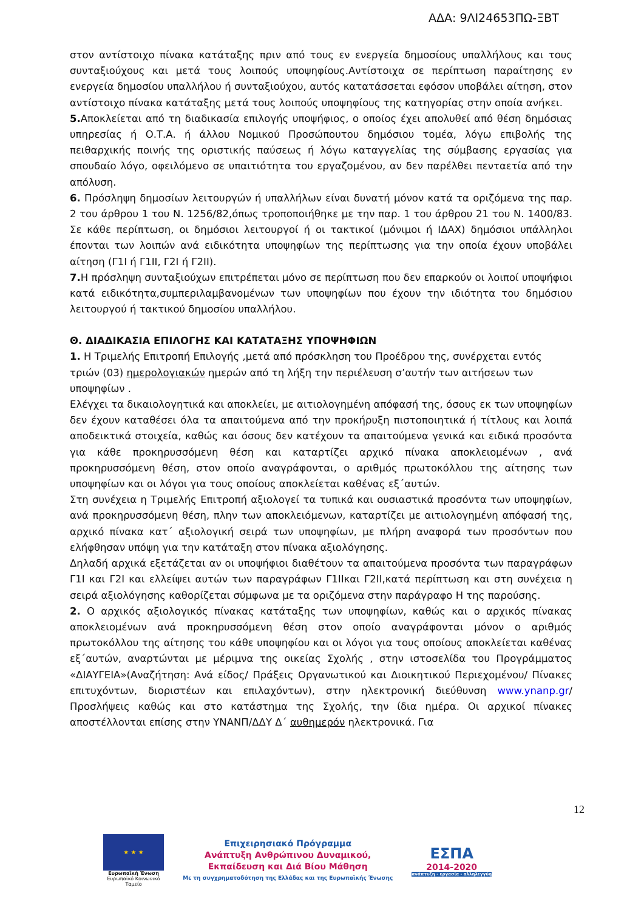ΑΔΑ: 9ΛΙ24653ΠΩ-ΞΒΤ
στον αντίστοιχο πίνακα κατάταξης πριν από τους εν ενεργεία δημοσίους υπαλλήλους και τους συνταξιούχους και μετά τους λοιπούς υποψηφίους.Αντίστοιχα σε περίπτωση παραίτησης εν ενεργεία δημοσίου υπαλλήλου ή συνταξιούχου, αυτός κατατάσσεται εφόσον υποβάλει αίτηση, στον αντίστοιχο πίνακα κατάταξης μετά τους λοιπούς υποψηφίους της κατηγορίας στην οποία ανήκει.
5. Αποκλείεται από τη διαδικασία επιλογής υποψήφιος, ο οποίος έχει απολυθεί από θέση δημόσιας υπηρεσίας ή Ο.Τ.Α. ή άλλου Νομικού Προσώπουτου δημόσιου τομέα, λόγω επιβολής της πειθαρχικής ποινής της οριστικής παύσεως ή λόγω καταγγελίας της σύμβασης εργασίας για σπουδαίο λόγο, οφειλόμενο σε υπαιτιότητα του εργαζομένου, αν δεν παρέλθει πενταετία από την απόλυση.
6. Πρόσληψη δημοσίων λειτουργών ή υπαλλήλων είναι δυνατή μόνον κατά τα οριζόμενα της παρ. 2 του άρθρου 1 του Ν. 1256/82,όπως τροποποιήθηκε με την παρ. 1 του άρθρου 21 του Ν. 1400/83. Σε κάθε περίπτωση, οι δημόσιοι λειτουργοί ή οι τακτικοί (μόνιμοι ή ΙΔΑΧ) δημόσιοι υπάλληλοι έπονται των λοιπών ανά ειδικότητα υποψηφίων της περίπτωσης για την οποία έχουν υποβάλει αίτηση (Γ1Ι ή Γ1ΙΙ, Γ2Ι ή Γ2ΙΙ).
7. Η πρόσληψη συνταξιούχων επιτρέπεται μόνο σε περίπτωση που δεν επαρκούν οι λοιποί υποψήφιοι κατά ειδικότητα,συμπεριλαμβανομένων των υποψηφίων που έχουν την ιδιότητα του δημόσιου λειτουργού ή τακτικού δημοσίου υπαλλήλου.
Θ. ΔΙΑΔΙΚΑΣΙΑ ΕΠΙΛΟΓΗΣ ΚΑΙ ΚΑΤΑΤΑΞΗΣ ΥΠΟΨΗΦΙΩΝ
1. Η Τριμελής Επιτροπή Επιλογής ,μετά από πρόσκληση του Προέδρου της, συνέρχεται εντός τριών (03) ημερολογιακών ημερών από τη λήξη την περιέλευση σ’αυτήν των αιτήσεων των υποψηφίων .
Ελέγχει τα δικαιολογητικά και αποκλείει, με αιτιολογημένη απόφασή της, όσους εκ των υποψηφίων δεν έχουν καταθέσει όλα τα απαιτούμενα από την προκήρυξη πιστοποιητικά ή τίτλους και λοιπά αποδεικτικά στοιχεία, καθώς και όσους δεν κατέχουν τα απαιτούμενα γενικά και ειδικά προσόντα για κάθε προκηρυσσόμενη θέση και καταρτίζει αρχικό πίνακα αποκλειομένων , ανά προκηρυσσόμενη θέση, στον οποίο αναγράφονται, ο αριθμός πρωτοκόλλου της αίτησης των υποψηφίων και οι λόγοι για τους οποίους αποκλείεται καθένας εξ΄αυτών.
Στη συνέχεια η Τριμελής Επιτροπή αξιολογεί τα τυπικά και ουσιαστικά προσόντα των υποψηφίων, ανά προκηρυσσόμενη θέση, πλην των αποκλειόμενων, καταρτίζει με αιτιολογημένη απόφασή της, αρχικό πίνακα κατ΄ αξιολογική σειρά των υποψηφίων, με πλήρη αναφορά των προσόντων που ελήφθησαν υπόψη για την κατάταξη στον πίνακα αξιολόγησης.
Δηλαδή αρχικά εξετάζεται αν οι υποψήφιοι διαθέτουν τα απαιτούμενα προσόντα των παραγράφων Γ1Ι και Γ2Ι και ελλείψει αυτών των παραγράφων Γ1ΙΙκαι Γ2ΙΙ,κατά περίπτωση και στη συνέχεια η σειρά αξιολόγησης καθορίζεται σύμφωνα με τα οριζόμενα στην παράγραφο Η της παρούσης.
2. Ο αρχικός αξιολογικός πίνακας κατάταξης των υποψηφίων, καθώς και ο αρχικός πίνακας αποκλειομένων ανά προκηρυσσόμενη θέση στον οποίο αναγράφονται μόνον ο αριθμός πρωτοκόλλου της αίτησης του κάθε υποψηφίου και οι λόγοι για τους οποίους αποκλείεται καθένας εξ΄αυτών, αναρτώνται με μέριμνα της οικείας Σχολής , στην ιστοσελίδα του Προγράμματος «ΔΙΑΥΓΕΙΑ»(Αναζήτηση: Ανά είδος/ Πράξεις Οργανωτικού και Διοικητικού Περιεχομένου/ Πίνακες επιτυχόντων, διοριστέων και επιλαχόντων), στην ηλεκτρονική διεύθυνση www.ynanp.gr/Προσλήψεις καθώς και στο κατάστημα της Σχολής, την ίδια ημέρα. Οι αρχικοί πίνακες αποστέλλονται επίσης στην ΥΝΑΝΠ/ΔΔΥ Δ΄ αυθημερόν ηλεκτρονικά. Για
12
★ ★ ★
Ευρωπαϊκή Ένωση
Ευρωπαϊκό Κοινωνικό Ταμείο
Επιχειρησιακό Πρόγραμμα
Ανάπτυξη Ανθρώπινου Δυναμικού,
Εκπαίδευση και Διά Βίου Μάθηση
Με τη συγχρηματοδότηση της Ελλάδας και της Ευρωπαϊκής Ένωσης
ΕΣΠΑ
2014-2020
ανάπτυξη - εργασία - αλληλεγγύη